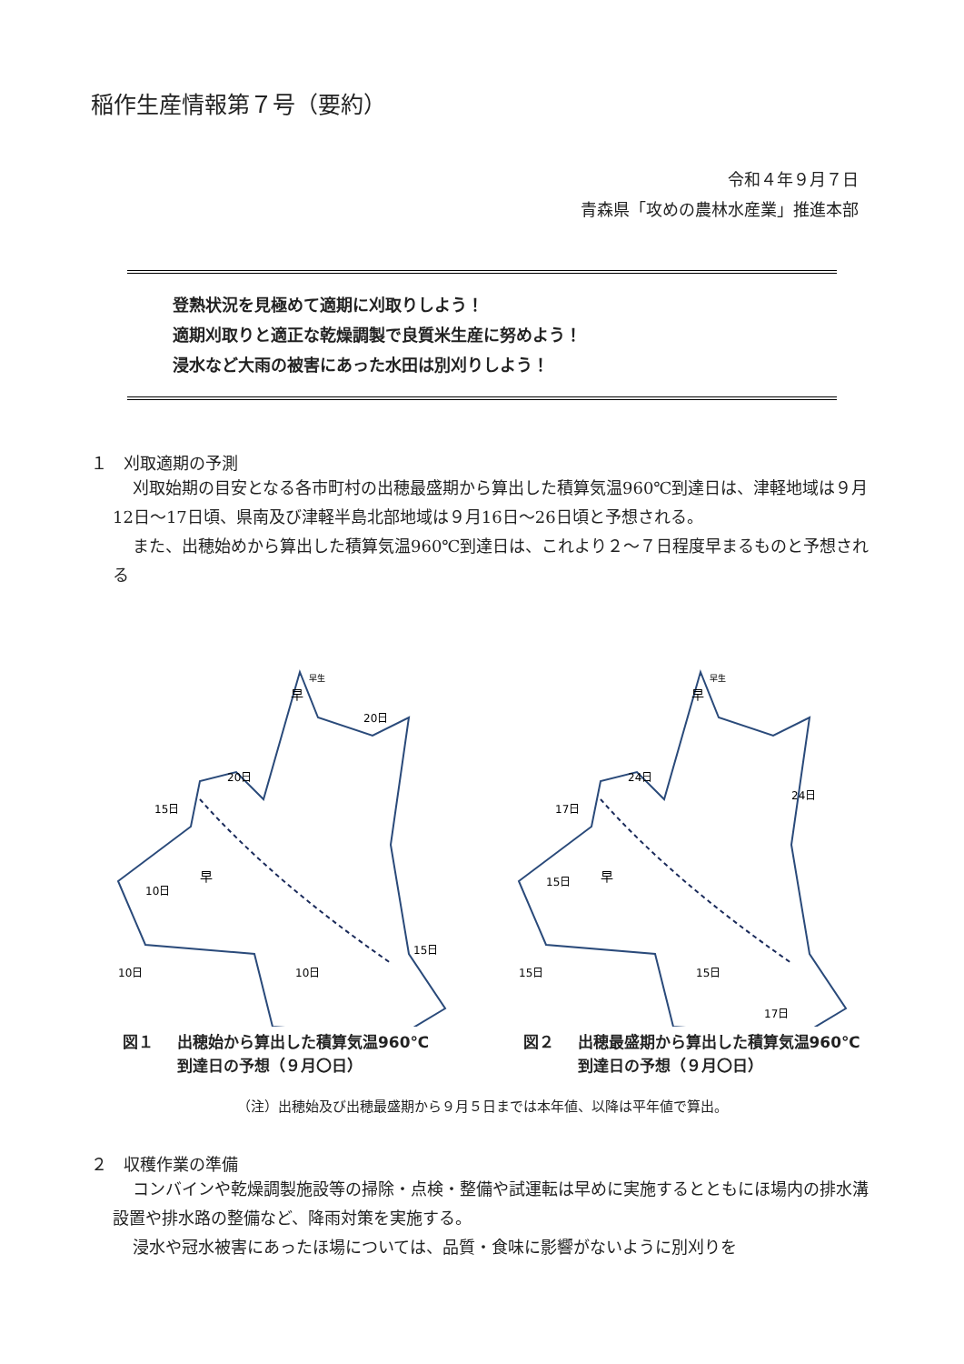稲作生産情報第７号（要約）
令和４年９月７日
青森県「攻めの農林水産業」推進本部
登熟状況を見極めて適期に刈取りしよう！
適期刈取りと適正な乾燥調製で良質米生産に努めよう！
浸水など大雨の被害にあった水田は別刈りしよう！
１　刈取適期の予測
刈取始期の目安となる各市町村の出穂最盛期から算出した積算気温960℃到達日は、津軽地域は９月12日～17日頃、県南及び津軽半島北部地域は９月16日～26日頃と予想される。
また、出穂始めから算出した積算気温960℃到達日は、これより２～７日程度早まるものと予想される
15日
20日
20日
10日
10日
10日
15日
早
早生
早
図１ 出穂始から算出した積算気温960℃
到達日の予想（９月〇日）
17日
24日
24日
15日
15日
15日
17日
早
早生
早
図２ 出穂最盛期から算出した積算気温960℃
到達日の予想（９月〇日）
（注）出穂始及び出穂最盛期から９月５日までは本年値、以降は平年値で算出。
２　収穫作業の準備
コンバインや乾燥調製施設等の掃除・点検・整備や試運転は早めに実施するとともにほ場内の排水溝設置や排水路の整備など、降雨対策を実施する。
浸水や冠水被害にあったほ場については、品質・食味に影響がないように別刈りを